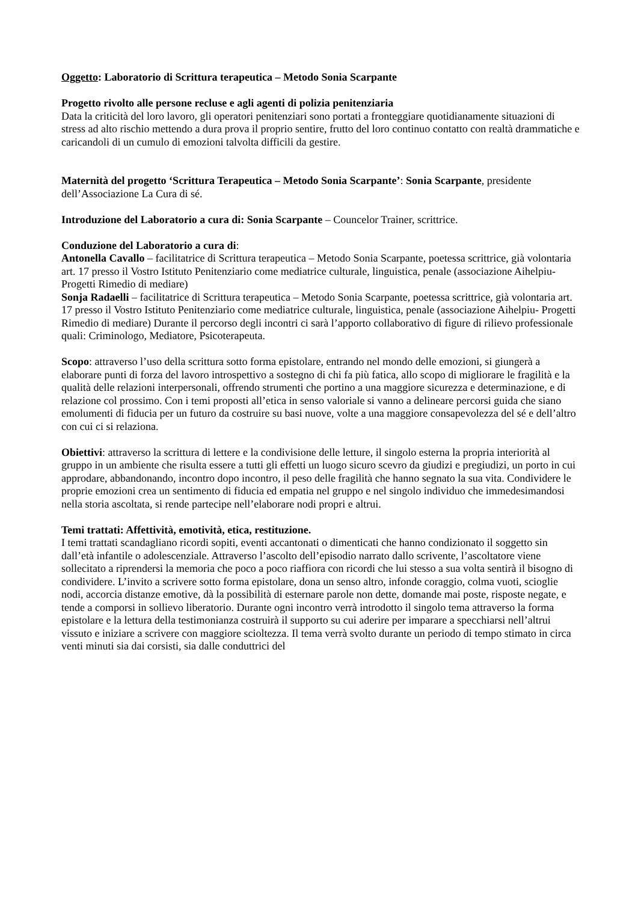Oggetto: Laboratorio di Scrittura terapeutica – Metodo Sonia Scarpante
Progetto rivolto alle persone recluse e agli agenti di polizia penitenziaria
Data la criticità del loro lavoro, gli operatori penitenziari sono portati a fronteggiare quotidianamente situazioni di stress ad alto rischio mettendo a dura prova il proprio sentire, frutto del loro continuo contatto con realtà drammatiche e caricandoli di un cumulo di emozioni talvolta difficili da gestire.
Maternità del progetto ‘Scrittura Terapeutica – Metodo Sonia Scarpante’: Sonia Scarpante, presidente dell’Associazione La Cura di sé.
Introduzione del Laboratorio a cura di: Sonia Scarpante – Councelor Trainer, scrittrice.
Conduzione del Laboratorio a cura di:
Antonella Cavallo – facilitatrice di Scrittura terapeutica – Metodo Sonia Scarpante, poetessa scrittrice, già volontaria art. 17 presso il Vostro Istituto Penitenziario come mediatrice culturale, linguistica, penale (associazione Aihelpiu- Progetti Rimedio di mediare)
Sonja Radaelli – facilitatrice di Scrittura terapeutica – Metodo Sonia Scarpante, poetessa scrittrice, già volontaria art. 17 presso il Vostro Istituto Penitenziario come mediatrice culturale, linguistica, penale (associazione Aihelpiu- Progetti Rimedio di mediare) Durante il percorso degli incontri ci sarà l’apporto collaborativo di figure di rilievo professionale quali: Criminologo, Mediatore, Psicoterapeuta.
Scopo: attraverso l’uso della scrittura sotto forma epistolare, entrando nel mondo delle emozioni, si giungerà a elaborare punti di forza del lavoro introspettivo a sostegno di chi fa più fatica, allo scopo di migliorare le fragilità e la qualità delle relazioni interpersonali, offrendo strumenti che portino a una maggiore sicurezza e determinazione, e di relazione col prossimo. Con i temi proposti all’etica in senso valoriale si vanno a delineare percorsi guida che siano emolumenti di fiducia per un futuro da costruire su basi nuove, volte a una maggiore consapevolezza del sé e dell’altro con cui ci si relaziona.
Obiettivi: attraverso la scrittura di lettere e la condivisione delle letture, il singolo esterna la propria interiorità al gruppo in un ambiente che risulta essere a tutti gli effetti un luogo sicuro scevro da giudizi e pregiudizi, un porto in cui approdare, abbandonando, incontro dopo incontro, il peso delle fragilità che hanno segnato la sua vita. Condividere le proprie emozioni crea un sentimento di fiducia ed empatia nel gruppo e nel singolo individuo che immedesimandosi nella storia ascoltata, si rende partecipe nell’elaborare nodi propri e altrui.
Temi trattati: Affettività, emotività, etica, restituzione.
I temi trattati scandagliano ricordi sopiti, eventi accantonati o dimenticati che hanno condizionato il soggetto sin dall’età infantile o adolescenziale. Attraverso l’ascolto dell’episodio narrato dallo scrivente, l’ascoltatore viene sollecitato a riprendersi la memoria che poco a poco riaffiora con ricordi che lui stesso a sua volta sentirà il bisogno di condividere. L’invito a scrivere sotto forma epistolare, dona un senso altro, infonde coraggio, colma vuoti, scioglie nodi, accorcia distanze emotive, dà la possibilità di esternare parole non dette, domande mai poste, risposte negate, e tende a comporsi in sollievo liberatorio. Durante ogni incontro verrà introdotto il singolo tema attraverso la forma epistolare e la lettura della testimonianza costruirà il supporto su cui aderire per imparare a specchiarsi nell’altrui vissuto e iniziare a scrivere con maggiore scioltezza. Il tema verrà svolto durante un periodo di tempo stimato in circa venti minuti sia dai corsisti, sia dalle conduttrici del